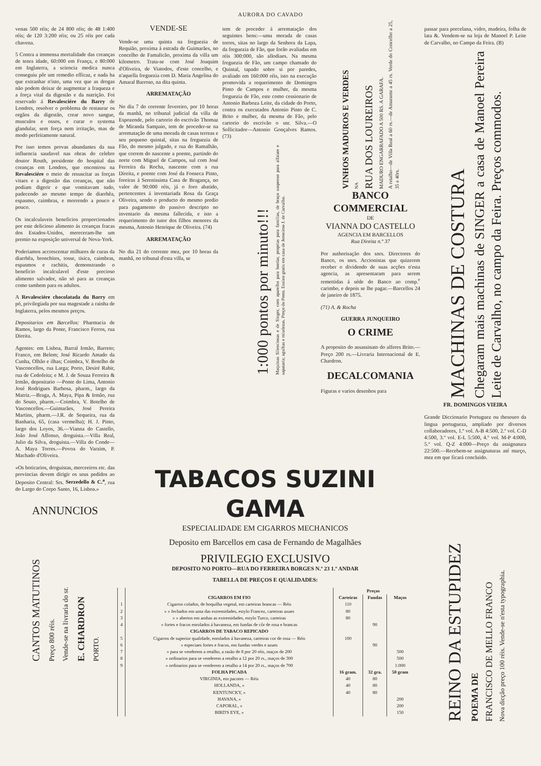AURORA DO CAVADO
venas 500 réis; de 24 800 réis; de 48 1:400 réis; de 120 3:200 réis; ou 25 réis por cada chavena.
5 Contra a immensa mortalidade das creanças de tenra idade, 60:000 em França, e 80:000 em Inglaterra, a sciencia medica nunca conseguiu pôr um remedio efficaz, e nada ha que extranhar n'isto, uma vez que as drogas não podem deixar de augmentar a fraqueza e a força vital da digestão e da nutrição. Foi reservado á Revalesciére du Barry de Londres, resolver o problema de restaurar os orgãos da digestão, crear novo sangue, musculos e ossos, e curar o systema glandular, sem força nem irritação, mas de modo perfeitamente natural.
Por isso temos provas abundantes da sua influencia saudavel nas obras do celebre doutor Routh, presidente do hospital das creanças em Londres, que encontrou na Revalesciére o meio de resuscitar as forças vitaes e a digestão das creanças, que não podiam digerir e que vomitavam tudo, padecendo ao mesmo tempo de diarrhêa, espasmo, caimbras, e morrendo a pouco e pouco.
Os incalculaveis beneficios proporcionados por este delicioso alimento ás creanças fracas dos Estados-Unidos, mereceram-lhe um premio na exposição universal de Nova-York.
Poderiamos accrescentar milhares de curas da diarrhêa, bronchites, tosse, tisica, caimbras, espasmos e rachitis, demonstrando o beneficio incalculavel d'este precioso alimento salvador, não só para as creanças como tambem para os adultos.
A Revalesciére chocolatada du Barry em pó, privilegiada por sua magestade a rainha de Inglaterra, pelos mesmos preços.
Depositarios em Barcellos: Pharmacia de Ramos, largo da Ponte, Francisco Ferros, rua Direita.
Agentes: em Lisboa, Barral Irmão, Barreto; Franco, em Belem; José Ricardo Amado da Cunha, Olhão e ilhas; Coimbra, V. Botelho de Vasconcellos, rua Larga; Porto, Desiré Rahir, rua de Cedofeita; e M. J. de Souza Ferreira & Irmão, depositario —Ponte do Lima, Antonio José Rodrigues Barbosa, pharm., largo da Matriz.—Braga, A. Maya, Pipa & Irmão, rua do Souto, pharm.—Coimbra, V. Botelho de Vasconcellos.—Guimarães, José Pereira Martins, pharm.—J.R. de Sequeira, rua da Banharia, 65, (casa vermelha); H. J. Pinto, largo dos Loyos, 36.—Vianna do Castello, João José Affonso, droguista.—Villa Real, Julio da Silva, droguista.—Villa do Conde—A. Maya Torres.—Povoa do Varzim, P. Machado d'Oliveira.
«Os boticarios, droguistas, merceeiros etc. das provincias devem dirigir os seus pedidos ao Deposito Central: Srs. Serzedello & C.<sup>a</sup>, rua do Largo do Corpo Santo, 16, Lisboa.»
ANNUNCIOS
CANTOS MATUTINOS
Preço 800 réis.
Vende-se na livraria do sr.
E. CHARDRON
PORTO.
VENDE-SE
Vende-se uma quinta na freguezia de Requião, proxima á estrada de Guimarães, no concelho de Famalicão, proxima da villa um kilometro. Trata-se com José Joaquim d'Oliveira, de Viatodos, d'este concelho, e n'aquella freguezia com D. Maria Angelina do Amaral Barroso, na dita quinta.
ARREMATAÇÃO
No dia 7 do corrente fevereiro, por 10 horas da manhã, no tribunal judicial da villa de Espozende, pelo cartorio do escrivão Thomaz de Miranda Sampaio, tem de proceder-se na arrematação de uma morada de casas terreas e seu pequeno quintal, sitas na freguezia de Fão, do mesmo julgado, e rua do Ramalhão, que correm do nascente a poente, partindo do norte com Miguel de Campos, sul com José Ferreira da Rocha, nascente com a rua Direita, e poente com José da Fonseca Pinto, foreiras á Serenissima Casa de Bragança, no valor de 90:000 réis, já o foro abatido, pertencentes á inventariada Rosa da Graça Oliveira, sendo o producto do mesmo predio para pagamento do passivo descripto no inventario da mesma fallecida, e isto a requerimento do tutor dos filhos menores da mesma, Antonio Henrique de Oliveira. (74)
ARREMATAÇÃO
No dia 21 do corrente mez, por 10 horas da manhã, no tribunal d'esta villa, se
tem de proceder á arrematação dos seguintes bens:—uma morada de casas torres, sitas no largo da Senhora da Lapa, da freguezia de Fão, que forão avaliadas em réis 300:000, são allodiaes. Na mesma freguezia de Fão, um campo chamado do Quintal, tapado sobre si por paredes, avaliado em 160:000 réis, isto na execução promovida a requerimento de Domingos Pinto de Campos e mulher, da mesma freguezia de Fão, este como cessionario de Antonio Barboza Leite, da cidade do Porto, contra os executados Antonio Pinto de C. Brito e mulher, da mesma de Fão, pelo cartorio do escrivão o snr. Silva.—O Sollicitador—Antonio Gonçalves Ramos. (73)
1:000 pontos por minuto!!!
Maquinas Silenciosas e de Singer, com aparelho para bordar, proprias para familias, de braço suspenso para alfaiate e sapataria; agulhas e miudezas. Preço do Porto. Ensino gratis em casa de Jeronimo J. de Carvalho.
VINHOS MADUROS E VERDES
NA
RUA DOS LOUREIROS
MADURO ENGARRAFADO A 500 RS. A GARAFA.
A retalho—de Villa Real a 60 rs.—de Amarante a 45 rs. Verde do Concelho a 25, 35 e 40rs.
BANCO COMMERCIAL
DE
VIANNA DO CASTELLO
AGENCIA EM BARCELLOS
Rua Direita n.º 37
Por authorisação dos snrs. Directores do Banco, os snrs. Accionistas que quizerem receber o dividendo de suas acções n'esta agencia, as apresentaram para serem remettidas á séde do Banco ao comp.<sup>e</sup> carimbo, e depois se lhe pagar.—Barcellos 24 de janeiro de 1875.
(71) A. & Rocha
GUERRA JUNQUEIRO
O CRIME
A proposito do assassinato do alferes Brito.—Preço 200 rs.—Livraria Internacional de E. Chardron.
DECALCOMANIA
Figuras e varios desenhos para
passar para porcelana, vidro, madeira, folha de lata &. Vendem-se na loja de Manoel P. Leite de Carvalho, no Campo da Feira. (B)
MACHINAS DE COSTURA
Chegaram mais machinas de SINGER a casa de Manoel Pereira Leite de Carvalho, no campo da Feira. Preços commodos.
FR. DOMINGOS VIEIRA
Grande Diccionario Portuguez ou thesouro da lingua portugueza, ampliado por diversos collaboradores, 1.º vol. A-B 4:500, 2.º vol. C-D 4:500, 3.º vol. E-L 5:500, 4.º vol. M-P 4:000, 5.º vol. Q-Z 4:000—Preço da assignatura 22:500.—Recebem-se assignaturas até março, mez em que ficará concluido.
REINO DA ESTUPIDEZ
POEMA DE
FRANCISCO DE MELLO FRANCO
Nova dicção preço 100 réis. Vende-se n'esta typographia.
TABACOS SUZINI GAMA
ESPECIALIDADE EM CIGARROS MECHANICOS
Deposito em Barcellos em casa de Fernando de Magalhães
PRIVILEGIO EXCLUSIVO
DEPOSITO NO PORTO—RUA DO FERREIRA BORGES N.º 23 1.º ANDAR
TABELLA DE PREÇOS E QUALIDADES:
| | | Preços | | |
| --- | --- | --- | --- | --- |
| | CIGARROS EM FIO | Carteiras | Fundas | Maços |
| 1 | Cigarros colados, de boquilha vegetal, em carteiras brancas — Réis | 110 | | |
| 2 | » » fechados em uma das extremidades, estylo Francez, carteiras azues | 80 | | |
| 3 | » » abertos em ambas as extremidades, estylo Turco, carteiras | 80 | | |
| 4 | » fortes e fracos enrolados á havaneza, em fundas de côr de rosa e brancas | | 90 | |
| | CIGARROS DE TABACO REPICADO | | | |
| 5 | Cigarros de superior qualidade, enrolados á havaneza, carteiras cor de rosa — Réis | 100 | | |
| 6 | » especiaes fortes e fracos, em fundas verdes e azues | | 90 | |
| 7 | » para se venderem a retalho, a rasão de 8 por 20 réis, maços de 200 | | | 500 |
| 8 | » ordinarios para se venderem a retalho a 12 por 20 rs., maços de 300 | | | 500 |
| 9 | » ordinarios para se venderem a retalho a 14 por 20 rs., maços de 700 | | | 1:000 |
| | FOLHA PICADA | 16 gram. | 32 gra. | 50 gram |
| | VIRGINIA, em pacotes — Réis | 40 | 80 | |
| | HOLLANDA, » | 40 | 80 | |
| | KENTUNCKY, » | 40 | 80 | |
| | HAVANA, » | | | 200 |
| | CAPORAL, » | | | 200 |
| | BIRD'S EYE, » | | | 150 |